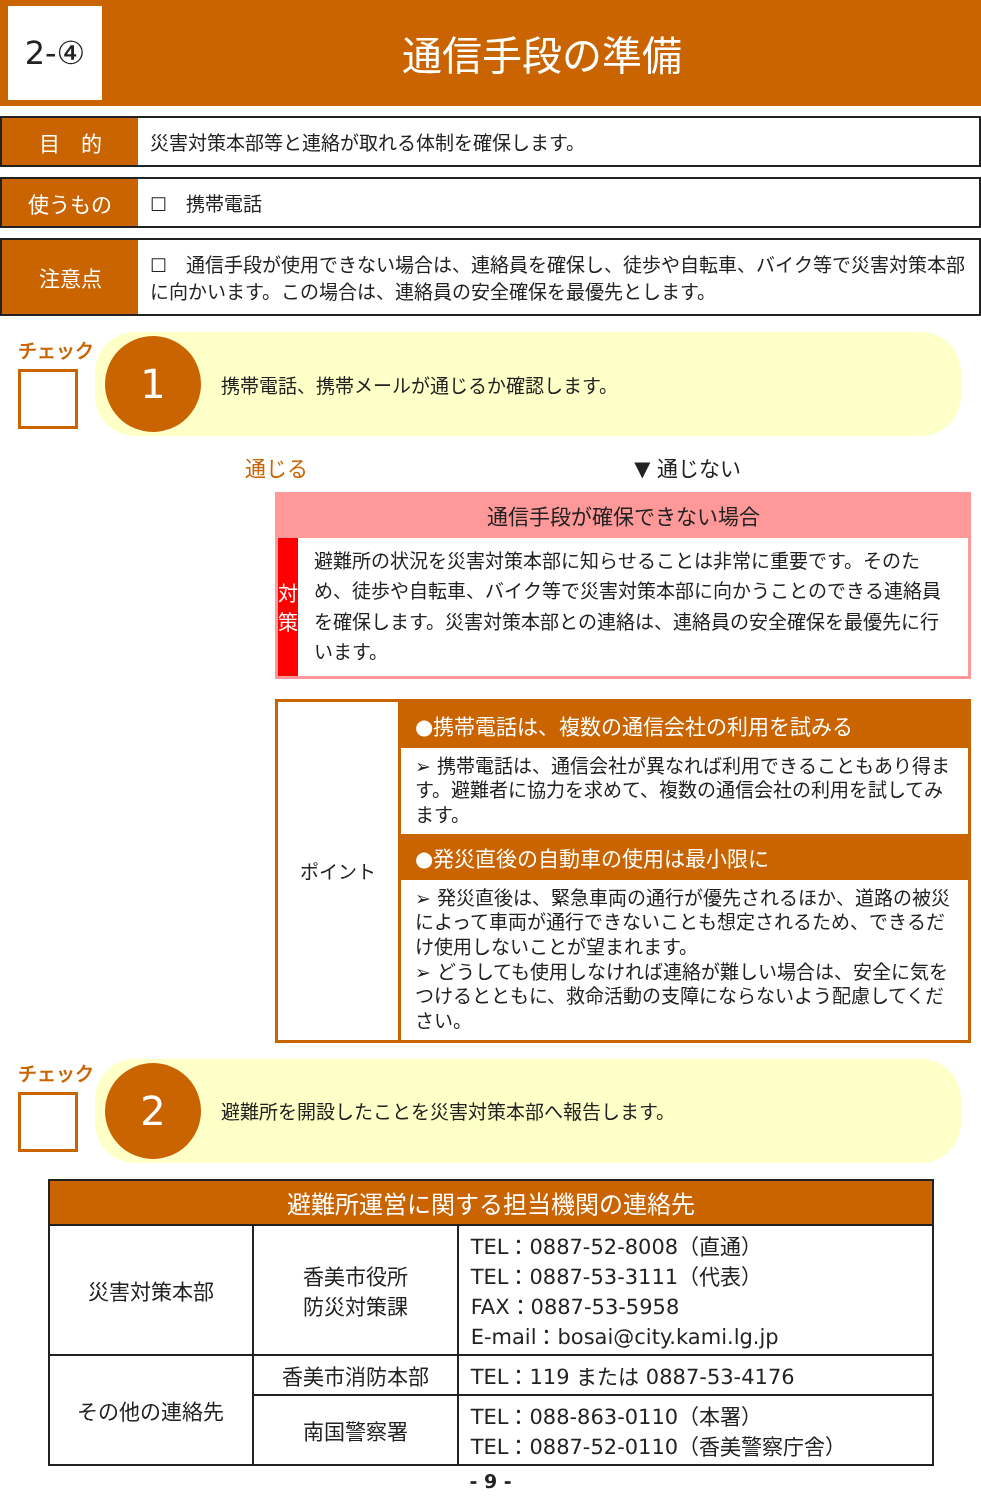2-④
通信手段の準備
目　的
災害対策本部等と連絡が取れる体制を確保します。
使うもの
☐　携帯電話
注意点
☐　通信手段が使用できない場合は、連絡員を確保し、徒歩や自転車、バイク等で災害対策本部に向かいます。この場合は、連絡員の安全確保を最優先とします。
チェック
1
携帯電話、携帯メールが通じるか確認します。
通じる ▼ 通じない
通信手段が確保できない場合
対
策
避難所の状況を災害対策本部に知らせることは非常に重要です。そのため、徒歩や自転車、バイク等で災害対策本部に向かうことのできる連絡員を確保します。災害対策本部との連絡は、連絡員の安全確保を最優先に行います。
ポイント
●携帯電話は、複数の通信会社の利用を試みる
➢ 携帯電話は、通信会社が異なれば利用できることもあり得ます。避難者に協力を求めて、複数の通信会社の利用を試してみます。
●発災直後の自動車の使用は最小限に
➢ 発災直後は、緊急車両の通行が優先されるほか、道路の被災によって車両が通行できないことも想定されるため、できるだけ使用しないことが望まれます。
➢ どうしても使用しなければ連絡が難しい場合は、安全に気をつけるとともに、救命活動の支障にならないよう配慮してください。
チェック
2
避難所を開設したことを災害対策本部へ報告します。
| 避難所運営に関する担当機関の連絡先 | | |
| --- | --- | --- |
| 災害対策本部 | 香美市役所 防災対策課 | TEL：0887-52-8008（直通） TEL：0887-53-3111（代表） FAX：0887-53-5958 E-mail：bosai@city.kami.lg.jp |
| その他の連絡先 | 香美市消防本部 | TEL：119 または 0887-53-4176 |
| | 南国警察署 | TEL：088-863-0110（本署） TEL：0887-52-0110（香美警察庁舎） |
- 9 -